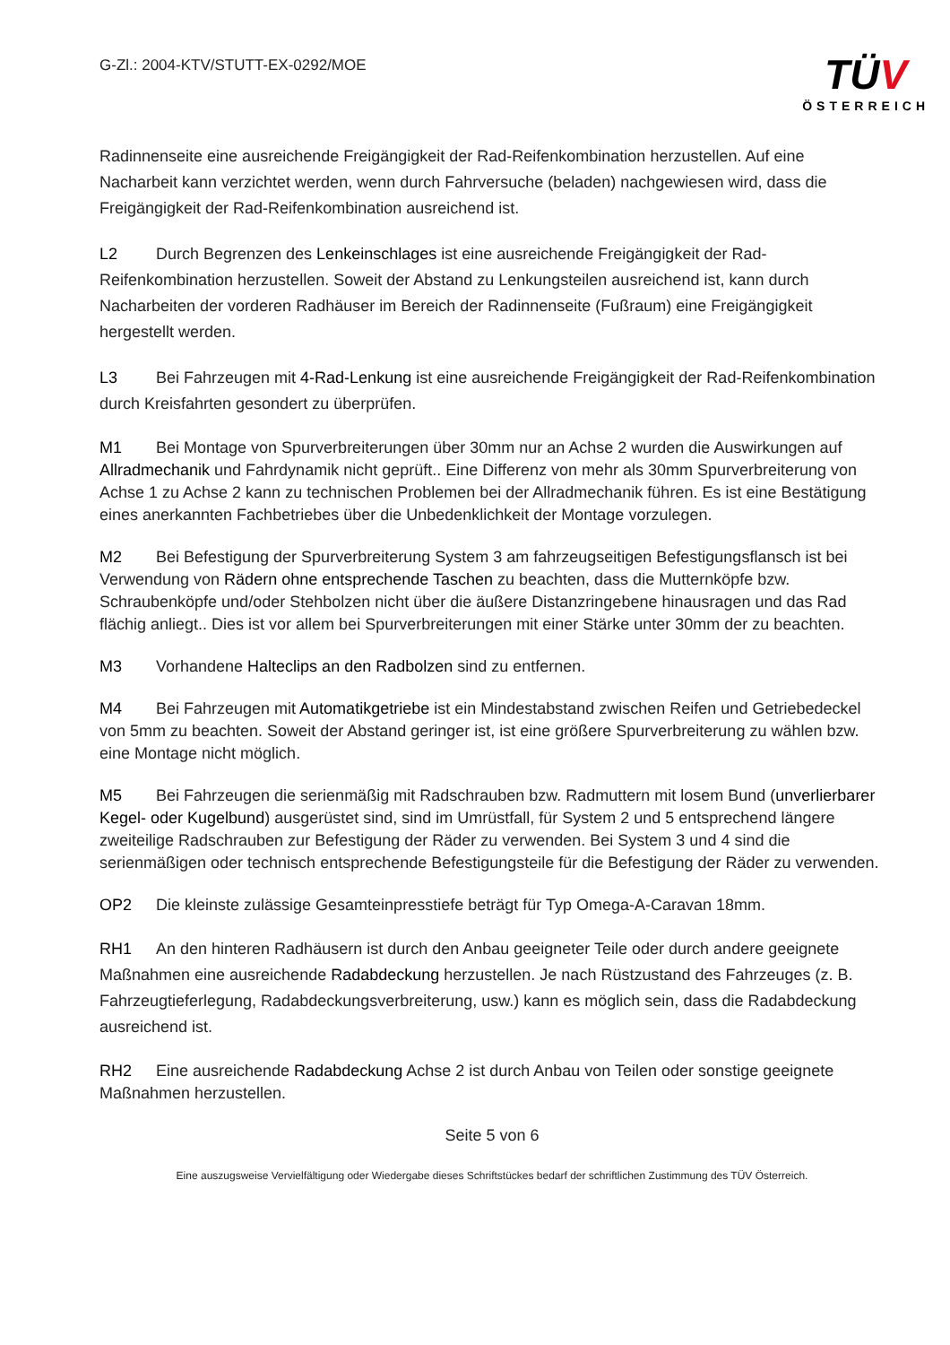G-Zl.: 2004-KTV/STUTT-EX-0292/MOE
TÜV
ÖSTERREICH
Radinnenseite eine ausreichende Freigängigkeit der Rad-Reifenkombination herzustellen. Auf eine Nacharbeit kann verzichtet werden, wenn durch Fahrversuche (beladen) nachgewiesen wird, dass die Freigängigkeit der Rad-Reifenkombination ausreichend ist.
L2 Durch Begrenzen des Lenkeinschlages ist eine ausreichende Freigängigkeit der Rad-Reifenkombination herzustellen. Soweit der Abstand zu Lenkungsteilen ausreichend ist, kann durch Nacharbeiten der vorderen Radhäuser im Bereich der Radinnenseite (Fußraum) eine Freigängigkeit hergestellt werden.
L3 Bei Fahrzeugen mit 4-Rad-Lenkung ist eine ausreichende Freigängigkeit der Rad-Reifenkombination durch Kreisfahrten gesondert zu überprüfen.
M1 Bei Montage von Spurverbreiterungen über 30mm nur an Achse 2 wurden die Auswirkungen auf Allradmechanik und Fahrdynamik nicht geprüft.. Eine Differenz von mehr als 30mm Spurverbreiterung von Achse 1 zu Achse 2 kann zu technischen Problemen bei der Allradmechanik führen. Es ist eine Bestätigung eines anerkannten Fachbetriebes über die Unbedenklichkeit der Montage vorzulegen.
M2 Bei Befestigung der Spurverbreiterung System 3 am fahrzeugseitigen Befestigungsflansch ist bei Verwendung von Rädern ohne entsprechende Taschen zu beachten, dass die Mutternköpfe bzw. Schraubenköpfe und/oder Stehbolzen nicht über die äußere Distanzringebene hinausragen und das Rad flächig anliegt.. Dies ist vor allem bei Spurverbreiterungen mit einer Stärke unter 30mm der zu beachten.
M3 Vorhandene Halteclips an den Radbolzen sind zu entfernen.
M4 Bei Fahrzeugen mit Automatikgetriebe ist ein Mindestabstand zwischen Reifen und Getriebedeckel von 5mm zu beachten. Soweit der Abstand geringer ist, ist eine größere Spurverbreiterung zu wählen bzw. eine Montage nicht möglich.
M5 Bei Fahrzeugen die serienmäßig mit Radschrauben bzw. Radmuttern mit losem Bund (unverlierbarer Kegel- oder Kugelbund) ausgerüstet sind, sind im Umrüstfall, für System 2 und 5 entsprechend längere zweiteilige Radschrauben zur Befestigung der Räder zu verwenden. Bei System 3 und 4 sind die serienmäßigen oder technisch entsprechende Befestigungsteile für die Befestigung der Räder zu verwenden.
OP2 Die kleinste zulässige Gesamteinpresstiefe beträgt für Typ Omega-A-Caravan 18mm.
RH1 An den hinteren Radhäusern ist durch den Anbau geeigneter Teile oder durch andere geeignete Maßnahmen eine ausreichende Radabdeckung herzustellen. Je nach Rüstzustand des Fahrzeuges (z. B. Fahrzeugtieferlegung, Radabdeckungsverbreiterung, usw.) kann es möglich sein, dass die Radabdeckung ausreichend ist.
RH2 Eine ausreichende Radabdeckung Achse 2 ist durch Anbau von Teilen oder sonstige geeignete Maßnahmen herzustellen.
Seite 5 von 6
Eine auszugsweise Vervielfältigung oder Wiedergabe dieses Schriftstückes bedarf der schriftlichen Zustimmung des TÜV Österreich.